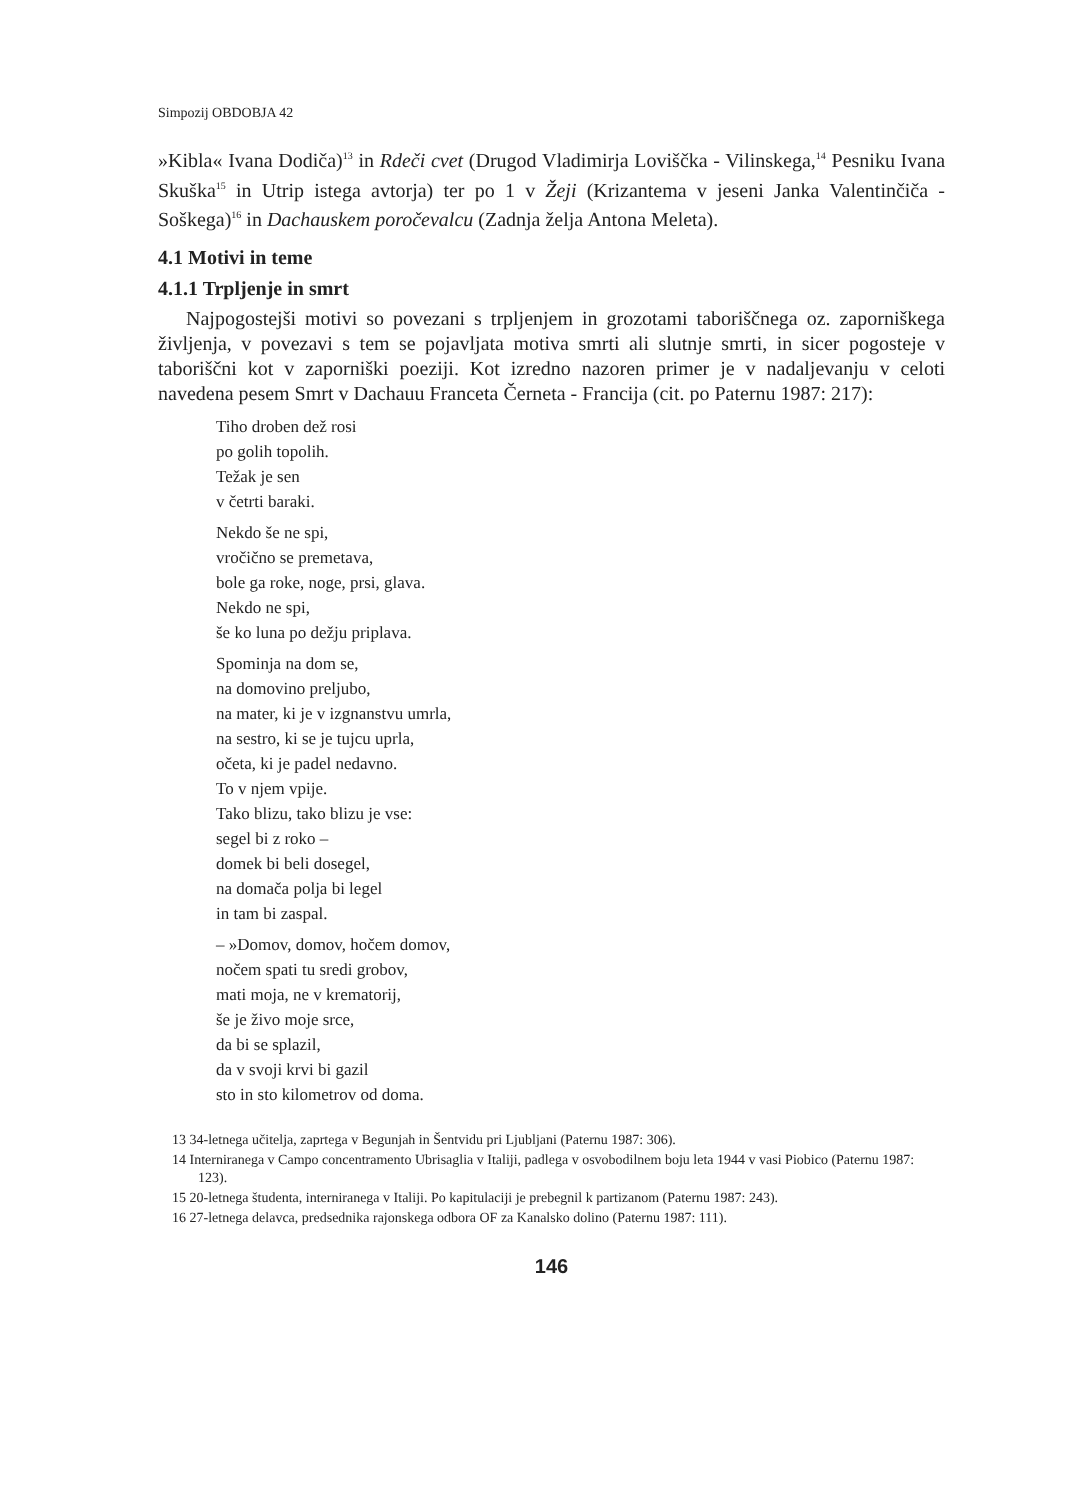Simpozij OBDOBJA 42
»Kibla« Ivana Dodiča)<sup>13</sup> in Rdeči cvet (Drugod Vladimirja Loviščka - Vilinskega,<sup>14</sup> Pesniku Ivana Skuška<sup>15</sup> in Utrip istega avtorja) ter po 1 v Žeji (Krizantema v jeseni Janka Valentinčiča - Soškega)<sup>16</sup> in Dachauskem poročevalcu (Zadnja želja Antona Meleta).
4.1 Motivi in teme
4.1.1 Trpljenje in smrt
Najpogostejši motivi so povezani s trpljenjem in grozotami taboriščnega oz. zaporniškega življenja, v povezavi s tem se pojavljata motiva smrti ali slutnje smrti, in sicer pogosteje v taboriščni kot v zaporniški poeziji. Kot izredno nazoren primer je v nadaljevanju v celoti navedena pesem Smrt v Dachauu Franceta Černeta - Francija (cit. po Paternu 1987: 217):
Tiho droben dež rosi
po golih topolih.
Težak je sen
v četrti baraki.
Nekdo še ne spi,
vročično se premetava,
bole ga roke, noge, prsi, glava.
Nekdo ne spi,
še ko luna po dežju priplava.
Spominja na dom se,
na domovino preljubo,
na mater, ki je v izgnanstvu umrla,
na sestro, ki se je tujcu uprla,
očeta, ki je padel nedavno.
To v njem vpije.
Tako blizu, tako blizu je vse:
segel bi z roko –
domek bi beli dosegel,
na domača polja bi legel
in tam bi zaspal.
– »Domov, domov, hočem domov,
nočem spati tu sredi grobov,
mati moja, ne v krematorij,
še je živo moje srce,
da bi se splazil,
da v svoji krvi bi gazil
sto in sto kilometrov od doma.
13 34-letnega učitelja, zaprtega v Begunjah in Šentvidu pri Ljubljani (Paternu 1987: 306).
14 Interniranega v Campo concentramento Ubrisaglia v Italiji, padlega v osvobodilnem boju leta 1944 v vasi Piobico (Paternu 1987: 123).
15 20-letnega študenta, interniranega v Italiji. Po kapitulaciji je prebegnil k partizanom (Paternu 1987: 243).
16 27-letnega delavca, predsednika rajonskega odbora OF za Kanalsko dolino (Paternu 1987: 111).
146